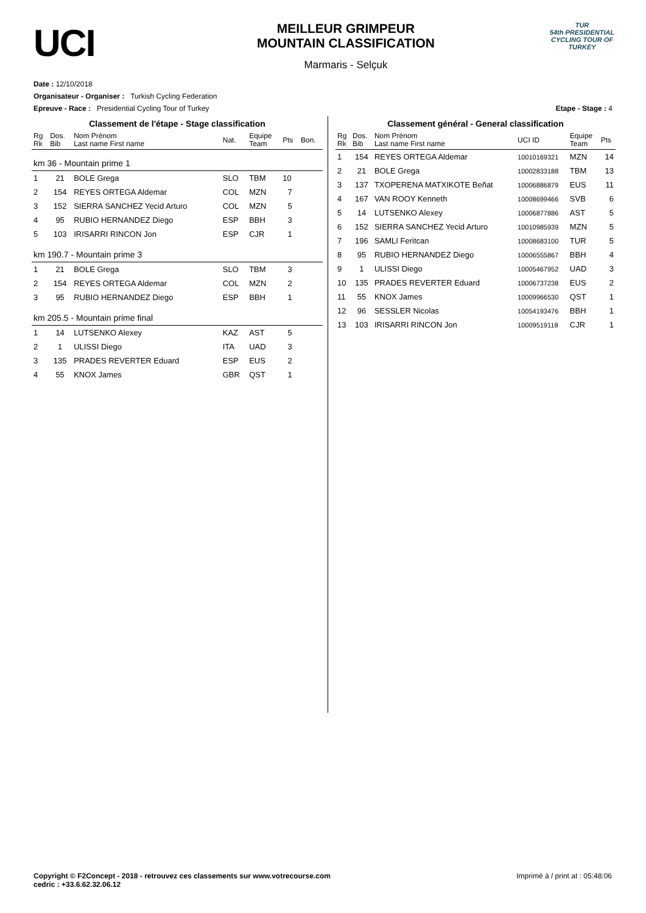UCI
MEILLEUR GRIMPEUR
MOUNTAIN CLASSIFICATION
Marmaris - Selçuk
TUR
54th PRESIDENTIAL
CYCLING TOUR OF TURKEY
Date : 12/10/2018
Organisateur - Organiser : Turkish Cycling Federation
Epreuve - Race : Presidential Cycling Tour of Turkey Etape - Stage : 4
Classement de l'étape - Stage classification
| Rg Rk | Dos. Bib | Nom Prénom Last name First name | Nat. | Equipe Team | Pts | Bon. |
| --- | --- | --- | --- | --- | --- | --- |
| km 36 - Mountain prime 1 | | | | | | |
| 1 | 21 | BOLE Grega | SLO | TBM | 10 | |
| 2 | 154 | REYES ORTEGA Aldemar | COL | MZN | 7 | |
| 3 | 152 | SIERRA SANCHEZ Yecid Arturo | COL | MZN | 5 | |
| 4 | 95 | RUBIO HERNANDEZ Diego | ESP | BBH | 3 | |
| 5 | 103 | IRISARRI RINCON Jon | ESP | CJR | 1 | |
| km 190.7 - Mountain prime 3 | | | | | | |
| 1 | 21 | BOLE Grega | SLO | TBM | 3 | |
| 2 | 154 | REYES ORTEGA Aldemar | COL | MZN | 2 | |
| 3 | 95 | RUBIO HERNANDEZ Diego | ESP | BBH | 1 | |
| km 205.5 - Mountain prime final | | | | | | |
| 1 | 14 | LUTSENKO Alexey | KAZ | AST | 5 | |
| 2 | 1 | ULISSI Diego | ITA | UAD | 3 | |
| 3 | 135 | PRADES REVERTER Eduard | ESP | EUS | 2 | |
| 4 | 55 | KNOX James | GBR | QST | 1 | |
Classement général - General classification
| Rg Rk | Dos. Bib | Nom Prénom Last name First name | UCI ID | Equipe Team | Pts |
| --- | --- | --- | --- | --- | --- |
| 1 | 154 | REYES ORTEGA Aldemar | 10010169321 | MZN | 14 |
| 2 | 21 | BOLE Grega | 10002833188 | TBM | 13 |
| 3 | 137 | TXOPERENA MATXIKOTE Beñat | 10006886879 | EUS | 11 |
| 4 | 167 | VAN ROOY Kenneth | 10008699466 | SVB | 6 |
| 5 | 14 | LUTSENKO Alexey | 10006877886 | AST | 5 |
| 6 | 152 | SIERRA SANCHEZ Yecid Arturo | 10010985939 | MZN | 5 |
| 7 | 196 | SAMLI Feritcan | 10008683100 | TUR | 5 |
| 8 | 95 | RUBIO HERNANDEZ Diego | 10006555867 | BBH | 4 |
| 9 | 1 | ULISSI Diego | 10005467952 | UAD | 3 |
| 10 | 135 | PRADES REVERTER Eduard | 10006737238 | EUS | 2 |
| 11 | 55 | KNOX James | 10009966530 | QST | 1 |
| 12 | 96 | SESSLER Nicolas | 10054193476 | BBH | 1 |
| 13 | 103 | IRISARRI RINCON Jon | 10009519118 | CJR | 1 |
Copyright © F2Concept - 2018 - retrouvez ces classements sur www.votrecourse.com
cedric : +33.6.62.32.06.12 Imprimé à / print at : 05:48:06